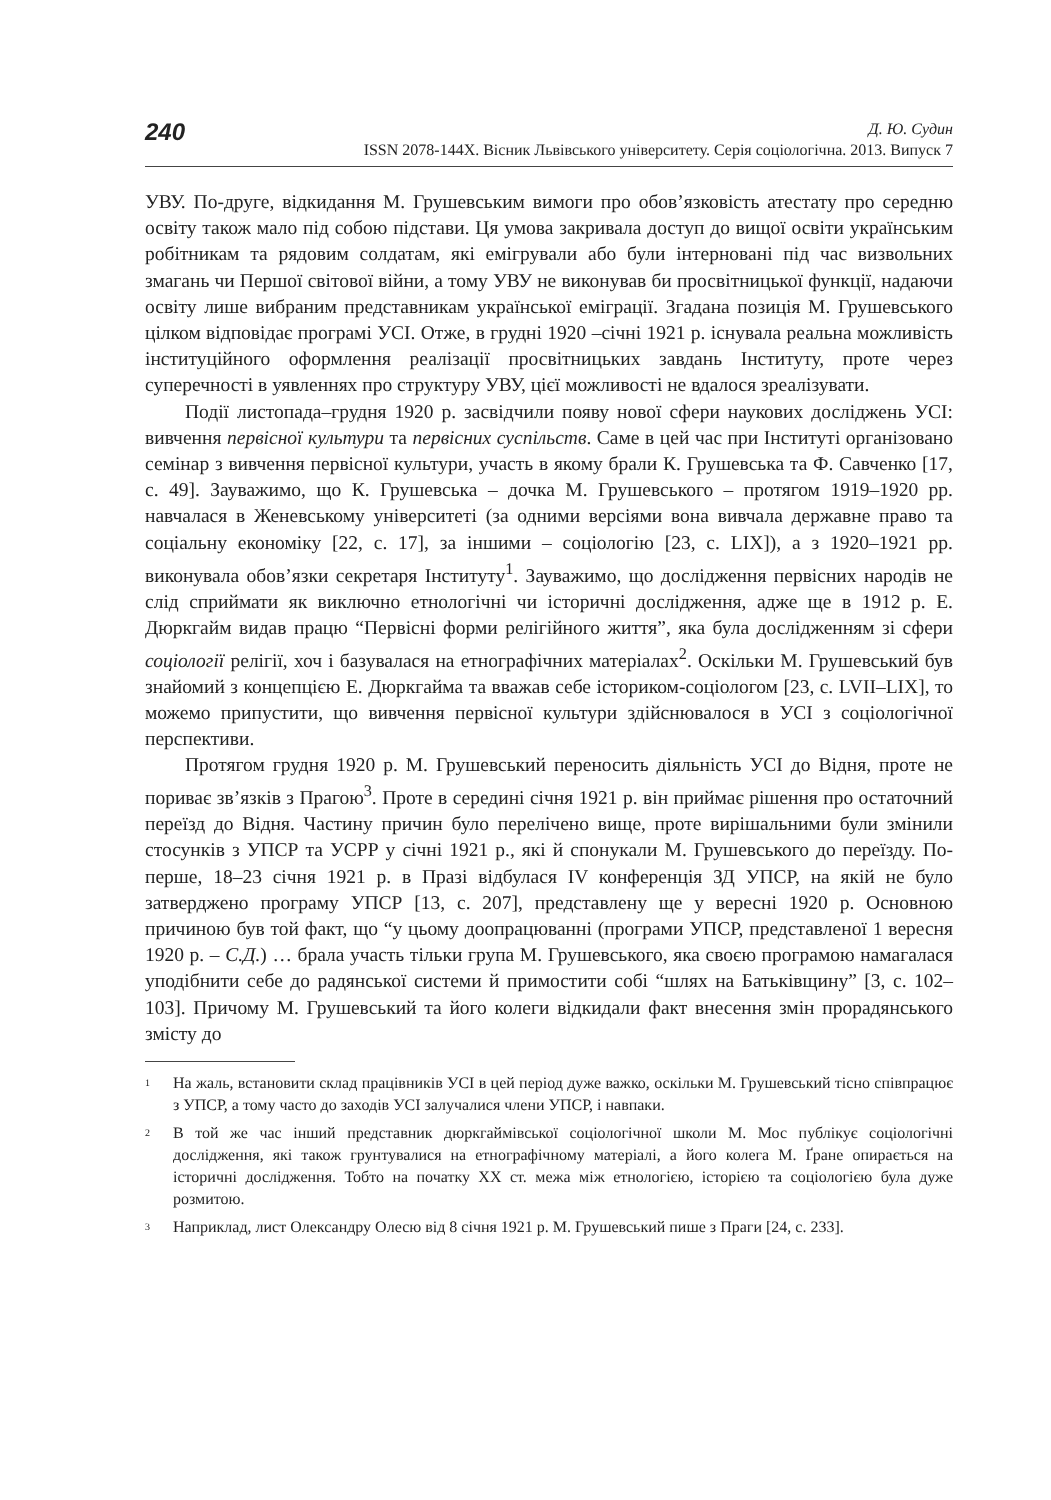240
Д. Ю. Судин
ISSN 2078-144X. Вісник Львівського університету. Серія соціологічна. 2013. Випуск 7
УВУ. По-друге, відкидання М. Грушевським вимоги про обов’язковість атестату про середню освіту також мало під собою підстави. Ця умова закривала доступ до вищої освіти українським робітникам та рядовим солдатам, які емігрували або були інтерновані під час визвольних змагань чи Першої світової війни, а тому УВУ не виконував би просвітницької функції, надаючи освіту лише вибраним представникам української еміграції. Згадана позиція М. Грушевського цілком відповідає програмі УСІ. Отже, в грудні 1920 –січні 1921 р. існувала реальна можливість інституційного оформлення реалізації просвітницьких завдань Інституту, проте через суперечності в уявленнях про структуру УВУ, цієї можливості не вдалося зреалізувати.
Події листопада–грудня 1920 р. засвідчили появу нової сфери наукових досліджень УСІ: вивчення первісної культури та первісних суспільств. Саме в цей час при Інституті організовано семінар з вивчення первісної культури, участь в якому брали К. Грушевська та Ф. Савченко [17, с. 49]. Зауважимо, що К. Грушевська – дочка М. Грушевського – протягом 1919–1920 рр. навчалася в Женевському університеті (за одними версіями вона вивчала державне право та соціальну економіку [22, с. 17], за іншими – соціологію [23, с. LIX]), а з 1920–1921 рр. виконувала обов’язки секретаря Інституту<sup>1</sup>. Зауважимо, що дослідження первісних народів не слід сприймати як виключно етнологічні чи історичні дослідження, адже ще в 1912 р. Е. Дюркгайм видав працю “Первісні форми релігійного життя”, яка була дослідженням зі сфери соціології релігії, хоч і базувалася на етнографічних матеріалах<sup>2</sup>. Оскільки М. Грушевський був знайомий з концепцією Е. Дюркгайма та вважав себе істориком-соціологом [23, с. LVII–LIX], то можемо припустити, що вивчення первісної культури здійснювалося в УСІ з соціологічної перспективи.
Протягом грудня 1920 р. М. Грушевський переносить діяльність УСІ до Відня, проте не пориває зв’язків з Прагою<sup>3</sup>. Проте в середині січня 1921 р. він приймає рішення про остаточний переїзд до Відня. Частину причин було перелічено вище, проте вирішальними були змінили стосунків з УПСР та УСРР у січні 1921 р., які й спонукали М. Грушевського до переїзду. По-перше, 18–23 січня 1921 р. в Празі відбулася IV конференція ЗД УПСР, на якій не було затверджено програму УПСР [13, с. 207], представлену ще у вересні 1920 р. Основною причиною був той факт, що “у цьому доопрацюванні (програми УПСР, представленої 1 вересня 1920 р. – С.Д.) … брала участь тільки група М. Грушевського, яка своєю програмою намагалася уподібнити себе до радянської системи й примостити собі “шлях на Батьківщину” [3, с. 102–103]. Причому М. Грушевський та його колеги відкидали факт внесення змін прорадянського змісту до
<sup>1</sup> На жаль, встановити склад працівників УСІ в цей період дуже важко, оскільки М. Грушевський тісно співпрацює з УПСР, а тому часто до заходів УСІ залучалися члени УПСР, і навпаки.
<sup>2</sup> В той же час інший представник дюркгаймівської соціологічної школи М. Мос публікує соціологічні дослідження, які також грунтувалися на етнографічному матеріалі, а його колега М. Ґране опирається на історичні дослідження. Тобто на початку ХХ ст. межа між етнологією, історією та соціологією була дуже розмитою.
<sup>3</sup> Наприклад, лист Олександру Олесю від 8 січня 1921 р. М. Грушевський пише з Праги [24, с. 233].